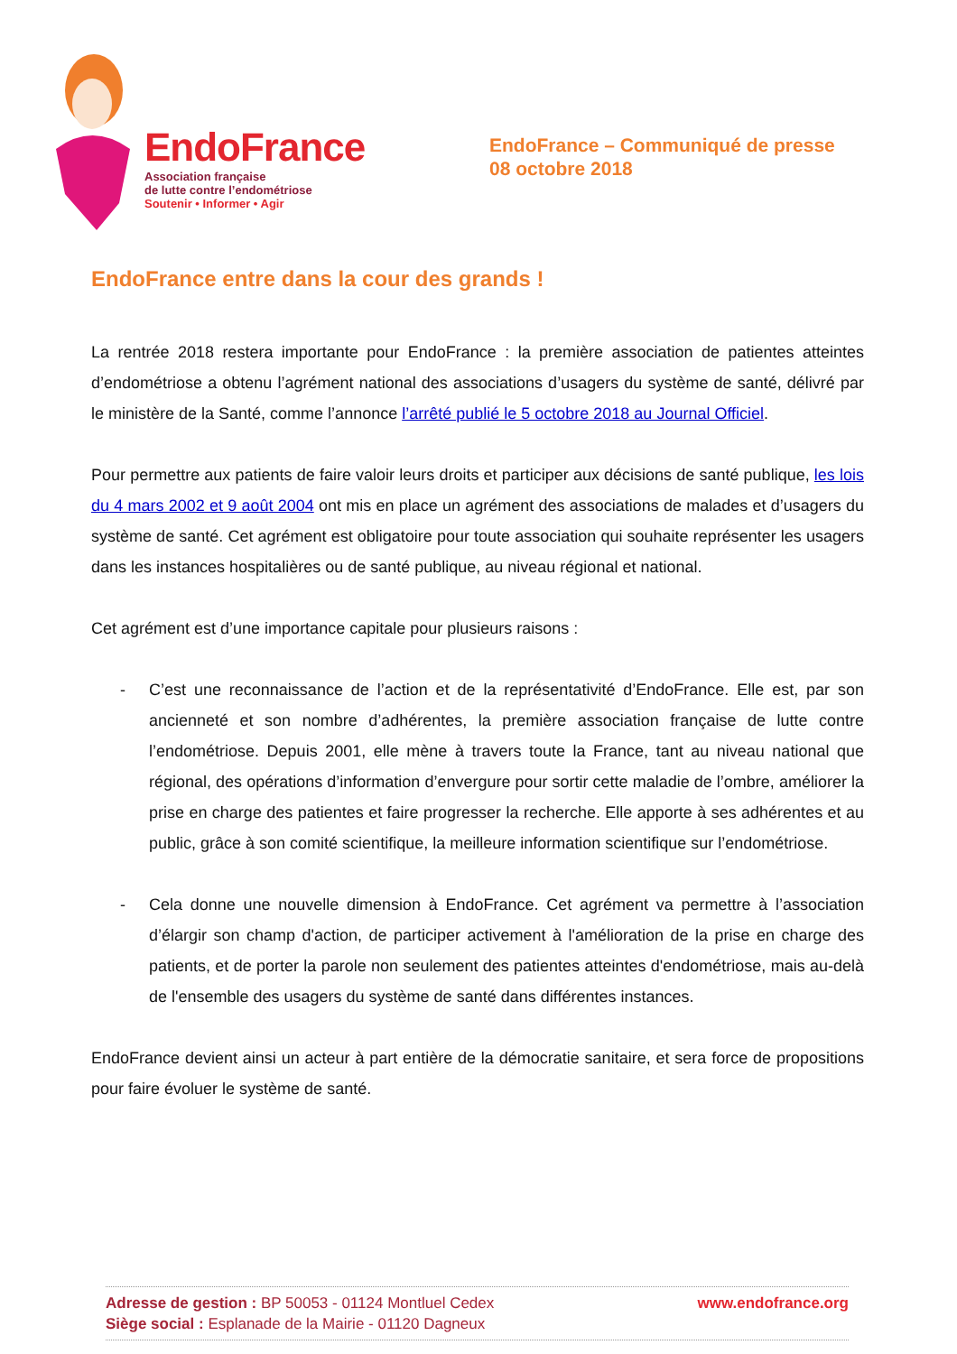EndoFrance
Association française
de lutte contre l’endométriose
Soutenir • Informer • Agir
EndoFrance – Communiqué de presse
08 octobre 2018
EndoFrance entre dans la cour des grands !
La rentrée 2018 restera importante pour EndoFrance : la première association de patientes atteintes d’endométriose a obtenu l’agrément national des associations d’usagers du système de santé, délivré par le ministère de la Santé, comme l’annonce l’arrêté publié le 5 octobre 2018 au Journal Officiel.
Pour permettre aux patients de faire valoir leurs droits et participer aux décisions de santé publique, les lois du 4 mars 2002 et 9 août 2004 ont mis en place un agrément des associations de malades et d’usagers du système de santé. Cet agrément est obligatoire pour toute association qui souhaite représenter les usagers dans les instances hospitalières ou de santé publique, au niveau régional et national.
Cet agrément est d’une importance capitale pour plusieurs raisons :
- C’est une reconnaissance de l’action et de la représentativité d’EndoFrance. Elle est, par son ancienneté et son nombre d’adhérentes, la première association française de lutte contre l’endométriose. Depuis 2001, elle mène à travers toute la France, tant au niveau national que régional, des opérations d’information d’envergure pour sortir cette maladie de l’ombre, améliorer la prise en charge des patientes et faire progresser la recherche. Elle apporte à ses adhérentes et au public, grâce à son comité scientifique, la meilleure information scientifique sur l’endométriose.
- Cela donne une nouvelle dimension à EndoFrance. Cet agrément va permettre à l’association d’élargir son champ d'action, de participer activement à l'amélioration de la prise en charge des patients, et de porter la parole non seulement des patientes atteintes d'endométriose, mais au-delà de l'ensemble des usagers du système de santé dans différentes instances.
EndoFrance devient ainsi un acteur à part entière de la démocratie sanitaire, et sera force de propositions pour faire évoluer le système de santé.
Adresse de gestion : BP 50053 - 01124 Montluel Cedex
Siège social : Esplanade de la Mairie - 01120 Dagneux
www.endofrance.org